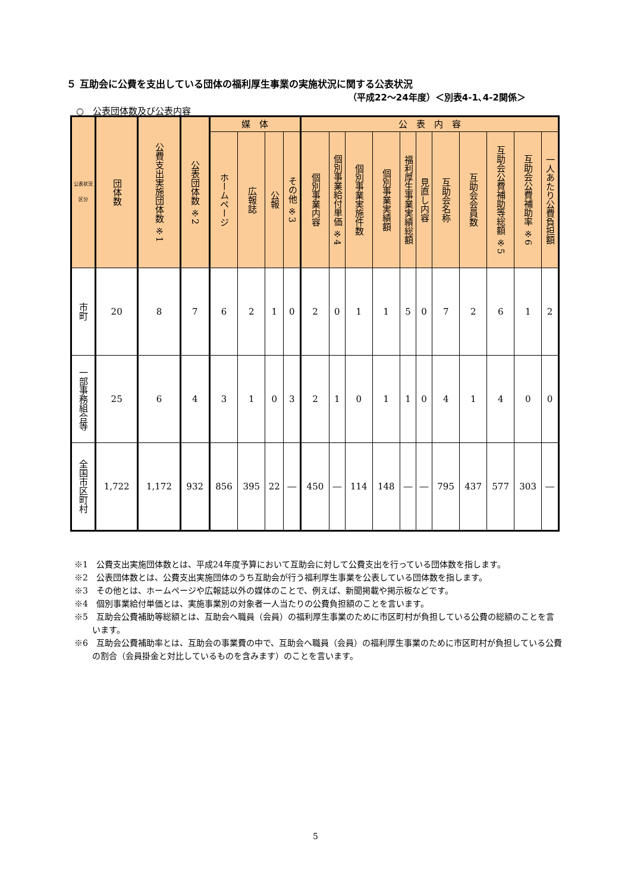５ 互助会に公費を支出している団体の福利厚生事業の実施状況に関する公表状況
（平成22～24年度）＜別表4-1､4-2関係＞
○　公表団体数及び公表内容
| 公表状況 区分 | 団体数 | 公費支出実施団体数 ※1 | 公表団体数 ※2 | 媒 体 | | | | 公 表 内 容 | | | | | | | | | | |
| --- | --- | --- | --- | --- | --- | --- | --- | --- | --- | --- | --- | --- | --- | --- | --- | --- | --- | --- |
| | | | | ホームページ | 広報誌 | 公報 | その他 ※3 | 個別事業内容 | 個別事業給付単価 ※4 | 個別事業実施件数 | 個別事業実績額 | 福利厚生事業実績総額 | 見直し内容 | 互助会名称 | 互助会会員数 | 互助会公費補助等総額 ※5 | 互助会公費補助率 ※6 | 一人あたり公費負担額 |
| 市町 | 20 | 8 | 7 | 6 | 2 | 1 | 0 | 2 | 0 | 1 | 1 | 5 | 0 | 7 | 2 | 6 | 1 | 2 |
| 一部事務組合等 | 25 | 6 | 4 | 3 | 1 | 0 | 3 | 2 | 1 | 0 | 1 | 1 | 0 | 4 | 1 | 4 | 0 | 0 |
| 全国市区町村 | 1,722 | 1,172 | 932 | 856 | 395 | 22 | ― | 450 | ― | 114 | 148 | ― | ― | 795 | 437 | 577 | 303 | ― |
※1　公費支出実施団体数とは、平成24年度予算において互助会に対して公費支出を行っている団体数を指します。
※2　公表団体数とは、公費支出実施団体のうち互助会が行う福利厚生事業を公表している団体数を指します。
※3　その他とは、ホームページや広報誌以外の媒体のことで、例えば、新聞掲載や掲示板などです。
※4　個別事業給付単価とは、実施事業別の対象者一人当たりの公費負担額のことを言います。
※5　互助会公費補助等総額とは、互助会へ職員（会員）の福利厚生事業のために市区町村が負担している公費の総額のことを言います。
※6　互助会公費補助率とは、互助会の事業費の中で、互助会へ職員（会員）の福利厚生事業のために市区町村が負担している公費の割合（会員掛金と対比しているものを含みます）のことを言います。
5